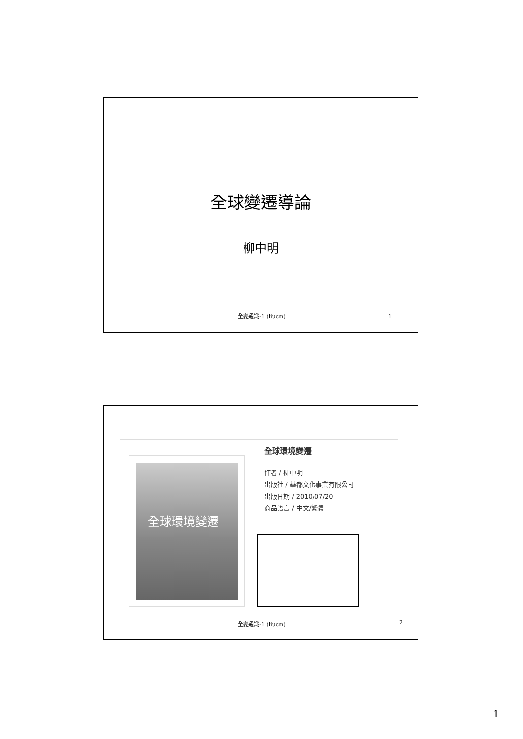全球變遷導論
柳中明
全變通識-1 (liucm) 1
全球環境變遷
全球環境變遷
作者 / 柳中明
出版社 / 華都文化事業有限公司
出版日期 / 2010/07/20
商品語言 / 中文/繁體
全變通識-1 (liucm) 2
1